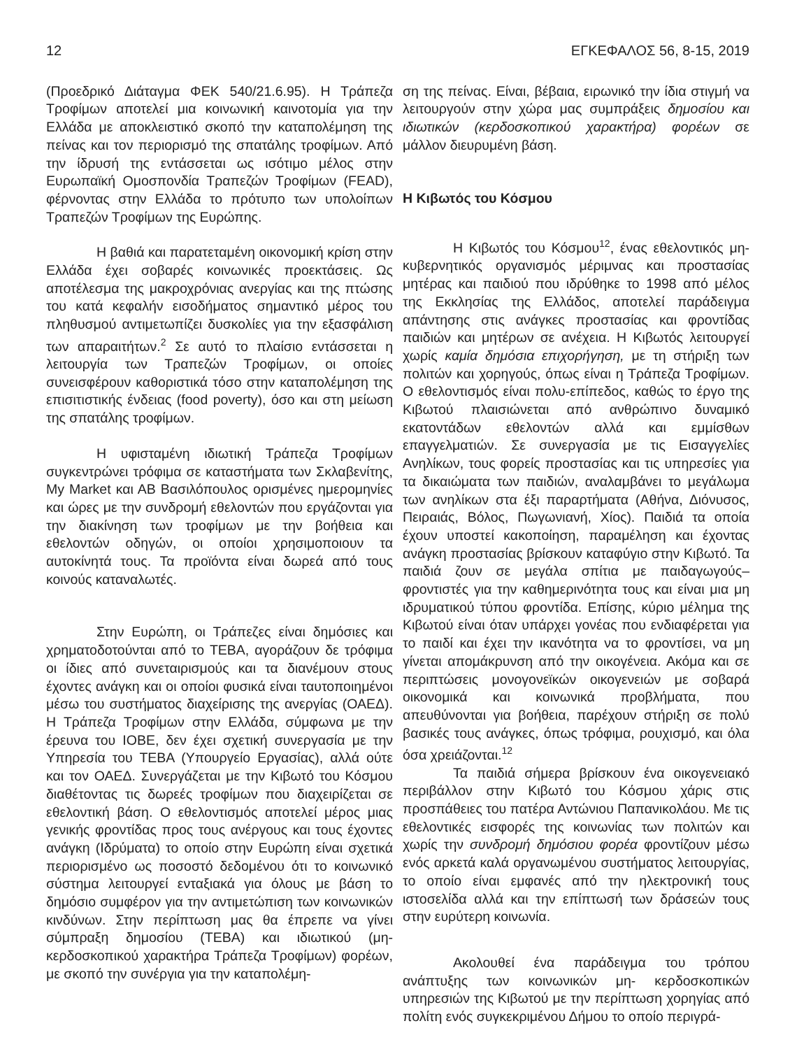12 ΕΓΚΕΦΑΛΟΣ 56, 8-15, 2019
(Προεδρικό Διάταγμα ΦΕΚ 540/21.6.95). Η Τράπεζα Τροφίμων αποτελεί μια κοινωνική καινοτομία για την Ελλάδα με αποκλειστικό σκοπό την καταπολέμηση της πείνας και τον περιορισμό της σπατάλης τροφίμων. Από την ίδρυσή της εντάσσεται ως ισότιμο μέλος στην Ευρωπαϊκή Ομοσπονδία Τραπεζών Τροφίμων (FEAD), φέρνοντας στην Ελλάδα το πρότυπο των υπολοίπων Τραπεζών Τροφίμων της Ευρώπης.
Η βαθιά και παρατεταμένη οικονομική κρίση στην Ελλάδα έχει σοβαρές κοινωνικές προεκτάσεις. Ως αποτέλεσμα της μακροχρόνιας ανεργίας και της πτώσης του κατά κεφαλήν εισοδήματος σημαντικό μέρος του πληθυσμού αντιμετωπίζει δυσκολίες για την εξασφάλιση των απαραιτήτων.<sup>2</sup> Σε αυτό το πλαίσιο εντάσσεται η λειτουργία των Τραπεζών Τροφίμων, οι οποίες συνεισφέρουν καθοριστικά τόσο στην καταπολέμηση της επισιτιστικής ένδειας (food poverty), όσο και στη μείωση της σπατάλης τροφίμων.
Η υφισταμένη ιδιωτική Τράπεζα Τροφίμων συγκεντρώνει τρόφιμα σε καταστήματα των Σκλαβενίτης, My Market και ΑΒ Βασιλόπουλος ορισμένες ημερομηνίες και ώρες με την συνδρομή εθελοντών που εργάζονται για την διακίνηση των τροφίμων με την βοήθεια και εθελοντών οδηγών, οι οποίοι χρησιμοποιουν τα αυτοκίνητά τους. Τα προϊόντα είναι δωρεά από τους κοινούς καταναλωτές.
Στην Ευρώπη, οι Τράπεζες είναι δημόσιες και χρηματοδοτούνται από το ΤΕΒΑ, αγοράζουν δε τρόφιμα οι ίδιες από συνεταιρισμούς και τα διανέμουν στους έχοντες ανάγκη και οι οποίοι φυσικά είναι ταυτοποιημένοι μέσω του συστήματος διαχείρισης της ανεργίας (ΟΑΕΔ). Η Τράπεζα Τροφίμων στην Ελλάδα, σύμφωνα με την έρευνα του ΙΟΒΕ, δεν έχει σχετική συνεργασία με την Υπηρεσία του ΤΕΒΑ (Υπουργείο Εργασίας), αλλά ούτε και τον ΟΑΕΔ. Συνεργάζεται με την Κιβωτό του Κόσμου διαθέτοντας τις δωρεές τροφίμων που διαχειρίζεται σε εθελοντική βάση. Ο εθελοντισμός αποτελεί μέρος μιας γενικής φροντίδας προς τους ανέργους και τους έχοντες ανάγκη (Ιδρύματα) το οποίο στην Ευρώπη είναι σχετικά περιορισμένο ως ποσοστό δεδομένου ότι το κοινωνικό σύστημα λειτουργεί ενταξιακά για όλους με βάση το δημόσιο συμφέρον για την αντιμετώπιση των κοινωνικών κινδύνων. Στην περίπτωση μας θα έπρεπε να γίνει σύμπραξη δημοσίου (ΤΕΒΑ) και ιδιωτικού (μη-κερδοσκοπικού χαρακτήρα Τράπεζα Τροφίμων) φορέων, με σκοπό την συνέργια για την καταπολέμη-
ση της πείνας. Είναι, βέβαια, ειρωνικό την ίδια στιγμή να λειτουργούν στην χώρα μας συμπράξεις δημοσίου και ιδιωτικών (κερδοσκοπικού χαρακτήρα) φορέων σε μάλλον διευρυμένη βάση.
Η Κιβωτός του Κόσμου
Η Κιβωτός του Κόσμου<sup>12</sup>, ένας εθελοντικός μη- κυβερνητικός οργανισμός μέριμνας και προστασίας μητέρας και παιδιού που ιδρύθηκε το 1998 από μέλος της Εκκλησίας της Ελλάδος, αποτελεί παράδειγμα απάντησης στις ανάγκες προστασίας και φροντίδας παιδιών και μητέρων σε ανέχεια. Η Κιβωτός λειτουργεί χωρίς καμία δημόσια επιχορήγηση, με τη στήριξη των πολιτών και χορηγούς, όπως είναι η Τράπεζα Τροφίμων. Ο εθελοντισμός είναι πολυ-επίπεδος, καθώς το έργο της Κιβωτού πλαισιώνεται από ανθρώπινο δυναμικό εκατοντάδων εθελοντών αλλά και εμμίσθων επαγγελματιών. Σε συνεργασία με τις Εισαγγελίες Ανηλίκων, τους φορείς προστασίας και τις υπηρεσίες για τα δικαιώματα των παιδιών, αναλαμβάνει το μεγάλωμα των ανηλίκων στα έξι παραρτήματα (Αθήνα, Διόνυσος, Πειραιάς, Βόλος, Πωγωνιανή, Χίος). Παιδιά τα οποία έχουν υποστεί κακοποίηση, παραμέληση και έχοντας ανάγκη προστασίας βρίσκουν καταφύγιο στην Κιβωτό. Τα παιδιά ζουν σε μεγάλα σπίτια με παιδαγωγούς–φροντιστές για την καθημερινότητα τους και είναι μια μη ιδρυματικού τύπου φροντίδα. Επίσης, κύριο μέλημα της Κιβωτού είναι όταν υπάρχει γονέας που ενδιαφέρεται για το παιδί και έχει την ικανότητα να το φροντίσει, να μη γίνεται απομάκρυνση από την οικογένεια. Ακόμα και σε περιπτώσεις μονογονεϊκών οικογενειών με σοβαρά οικονομικά και κοινωνικά προβλήματα, που απευθύνονται για βοήθεια, παρέχουν στήριξη σε πολύ βασικές τους ανάγκες, όπως τρόφιμα, ρουχισμό, και όλα όσα χρειάζονται.<sup>12</sup>
Τα παιδιά σήμερα βρίσκουν ένα οικογενειακό περιβάλλον στην Κιβωτό του Κόσμου χάρις στις προσπάθειες του πατέρα Αντώνιου Παπανικολάου. Με τις εθελοντικές εισφορές της κοινωνίας των πολιτών και χωρίς την συνδρομή δημόσιου φορέα φροντίζουν μέσω ενός αρκετά καλά οργανωμένου συστήματος λειτουργίας, το οποίο είναι εμφανές από την ηλεκτρονική τους ιστοσελίδα αλλά και την επίπτωσή των δράσεών τους στην ευρύτερη κοινωνία.
Ακολουθεί ένα παράδειγμα του τρόπου ανάπτυξης των κοινωνικών μη- κερδοσκοπικών υπηρεσιών της Κιβωτού με την περίπτωση χορηγίας από πολίτη ενός συγκεκριμένου Δήμου το οποίο περιγρά-